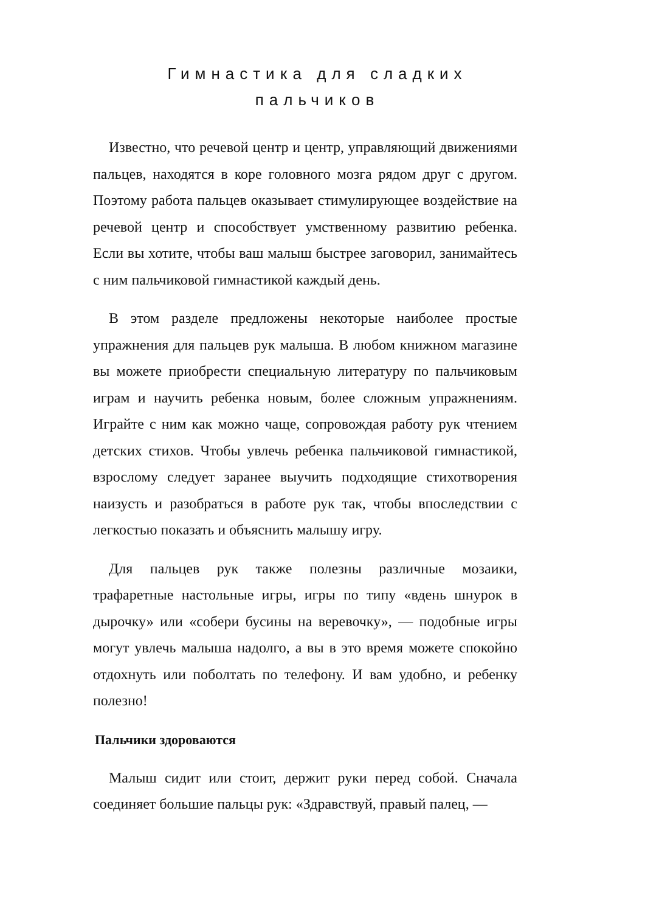Гимнастика для сладких пальчиков
Известно, что речевой центр и центр, управляющий движениями пальцев, находятся в коре головного мозга рядом друг с другом. Поэтому работа пальцев оказывает стимулирующее воздействие на речевой центр и способствует умственному развитию ребенка. Если вы хотите, чтобы ваш малыш быстрее заговорил, занимайтесь с ним пальчиковой гимнастикой каждый день.
В этом разделе предложены некоторые наиболее простые упражнения для пальцев рук малыша. В любом книжном магазине вы можете приобрести специальную литературу по пальчиковым играм и научить ребенка новым, более сложным упражнениям. Играйте с ним как можно чаще, сопровождая работу рук чтением детских стихов. Чтобы увлечь ребенка пальчиковой гимнастикой, взрослому следует заранее выучить подходящие стихотворения наизусть и разобраться в работе рук так, чтобы впоследствии с легкостью показать и объяснить малышу игру.
Для пальцев рук также полезны различные мозаики, трафаретные настольные игры, игры по типу «вдень шнурок в дырочку» или «собери бусины на веревочку», — подобные игры могут увлечь малыша надолго, а вы в это время можете спокойно отдохнуть или поболтать по телефону. И вам удобно, и ребенку полезно!
Пальчики здороваются
Малыш сидит или стоит, держит руки перед собой. Сначала соединяет большие пальцы рук: «Здравствуй, правый палец, —